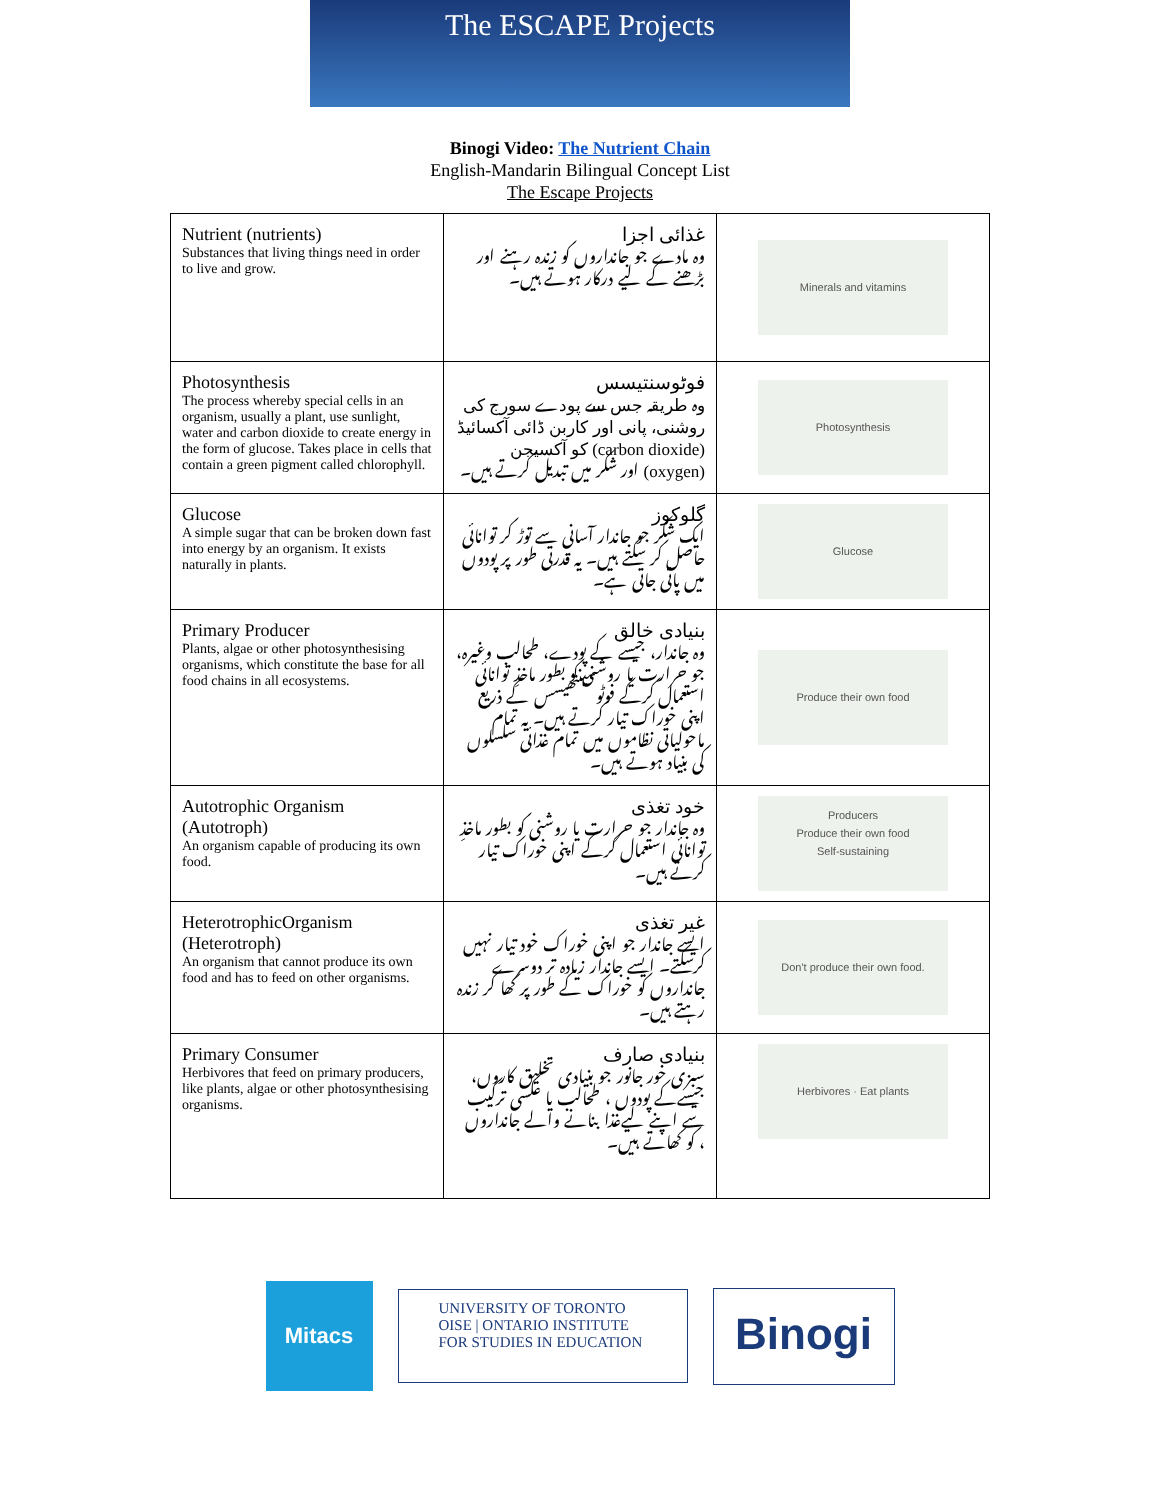The ESCAPE Projects
Binogi Video: The Nutrient Chain
English-Mandarin Bilingual Concept List
The Escape Projects
| Nutrient (nutrients) Substances that living things need in order to live and grow. | غذائی اجزا وہ مادے جو جانداروں کو زندہ رہنے اور بڑھنے کے لیے درکار ہوتے ہیں۔ | Minerals and vitamins |
| Photosynthesis The process whereby special cells in an organism, usually a plant, use sunlight, water and carbon dioxide to create energy in the form of glucose. Takes place in cells that contain a green pigment called chlorophyll. | فوٹوسنتیسس وہ طریقہ جس سے پودے سورج کی روشنی، پانی اور کاربن ڈائی آکسائیڈ (carbon dioxide) کو آکسیجن (oxygen) اور شکر میں تبدیل کرتے ہیں۔ | Photosynthesis |
| Glucose A simple sugar that can be broken down fast into energy by an organism. It exists naturally in plants. | گلوکوز ایک شکر جو جاندار آسانی سے توڑ کر توانائی حاصل کر سکتے ہیں۔ یہ قدرتی طور پر پودوں میں پائی جاتی ہے۔ | Glucose |
| Primary Producer Plants, algae or other photosynthesising organisms, which constitute the base for all food chains in all ecosystems. | بنیادی خالق وہ جاندار، جیسے کے پودے، طحالب وغیرہ، جو حرارت یا روشنی کو بطور ماخذِ توانائی استعمال کرکے فوٹوسینتھیسس کے ذریع اپنی خوراک تیار کرتے ہیں۔ یہ تمام ماحولیاتی نظاموں میں تمام غذائی سلسلوں کی بنیاد ہوتے ہیں۔ | Produce their own food |
| Autotrophic Organism (Autotroph) An organism capable of producing its own food. | خود تغذی وہ جاندار جو حرارت یا روشنی کو بطور ماخذِ توانائی استعمال کرکے اپنی خوراک تیار کرتے ہیں۔ | Producers Produce their own food Self-sustaining |
| HeterotrophicOrganism (Heterotroph) An organism that cannot produce its own food and has to feed on other organisms. | غیر تغذی ایسے جاندار جو اپنی خوراک خود تیار نہیں کرسکتے۔ ایسے جاندار زیادہ تر دوسرے جانداروں کو خوراک کے طور پر کھا کر زندہ رہتے ہیں۔ | Don't produce their own food. |
| Primary Consumer Herbivores that feed on primary producers, like plants, algae or other photosynthesising organisms. | بنیادی صارف سبزی خور جانور جو بنیادی تخلیق کاروں، جیسےکے پودوں ، طحالب یا عکسی ترکیب سے اپنے لیےغذا بنانے والے جانداروں ، کو کھاتے ہیں۔ | Herbivores · Eat plants |
Mitacs
UNIVERSITY OF TORONTO
OISE | ONTARIO INSTITUTE
FOR STUDIES IN EDUCATION
Binogi